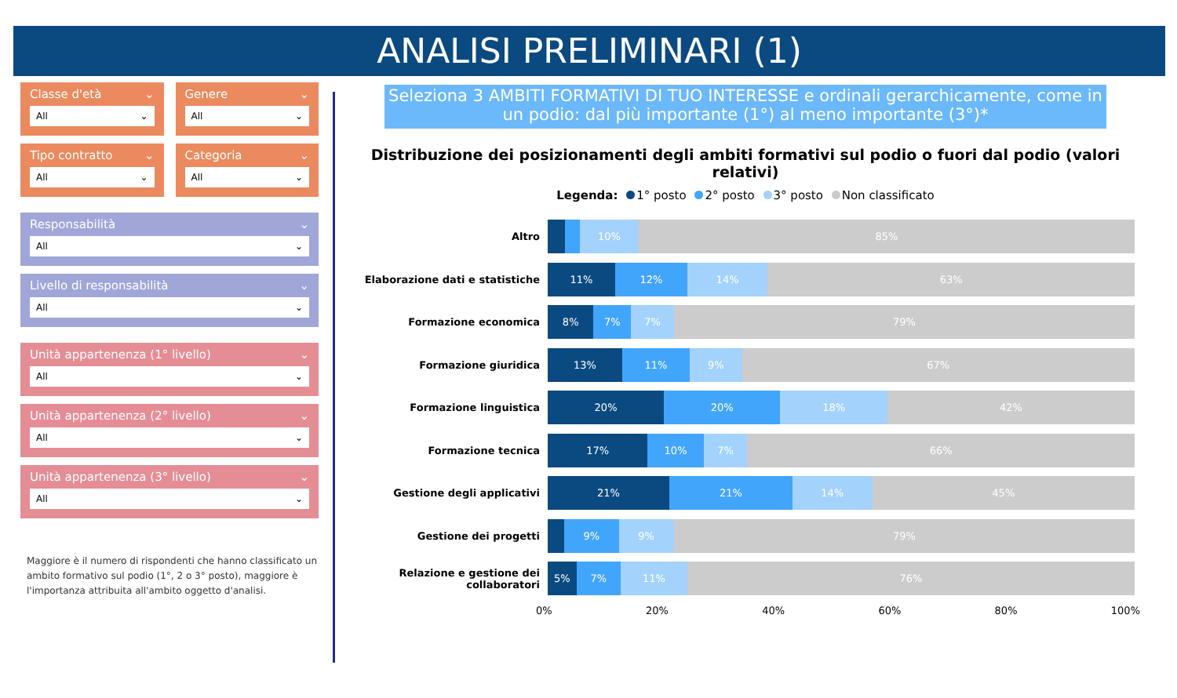ANALISI PRELIMINARI (1)
Classe d'età ⌄
All ⌄
Genere ⌄
All ⌄
Tipo contratto ⌄
All ⌄
Categoria ⌄
All ⌄
Responsabilità ⌄
All ⌄
Livello di responsabilità ⌄
All ⌄
Unità appartenenza (1° livello) ⌄
All ⌄
Unità appartenenza (2° livello) ⌄
All ⌄
Unità appartenenza (3° livello) ⌄
All ⌄
Maggiore è il numero di rispondenti che hanno classificato un ambito formativo sul podio (1°, 2 o 3° posto), maggiore è l'importanza attribuita all'ambito oggetto d'analisi.
Seleziona 3 AMBITI FORMATIVI DI TUO INTERESSE e ordinali gerarchicamente, come in un podio: dal più importante (1°) al meno importante (3°)*
Distribuzione dei posizionamenti degli ambiti formativi sul podio o fuori dal podio (valori relativi)
Legenda: 1° posto 2° posto 3° posto Non classificato
Altro
10% 85%
Elaborazione dati e statistiche
11% 12% 14% 63%
Formazione economica
8% 7% 7% 79%
Formazione giuridica
13% 11% 9% 67%
Formazione linguistica
20% 20% 18% 42%
Formazione tecnica
17% 10% 7% 66%
Gestione degli applicativi
21% 21% 14% 45%
Gestione dei progetti
9% 9% 79%
Relazione e gestione dei collaboratori
5% 7% 11% 76%
0% 20% 40% 60% 80% 100%